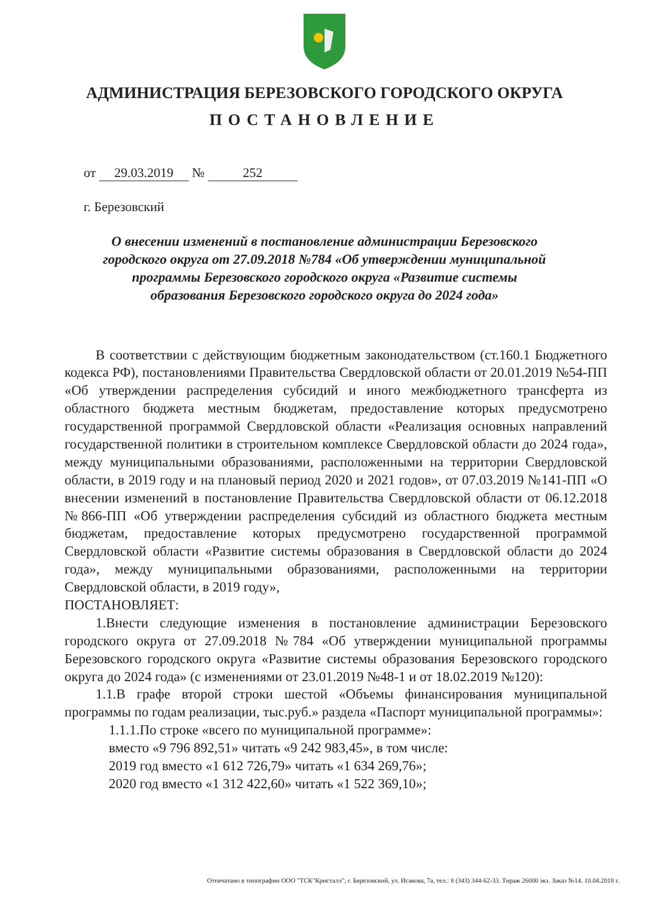АДМИНИСТРАЦИЯ БЕРЕЗОВСКОГО ГОРОДСКОГО ОКРУГА
ПОСТАНОВЛЕНИЕ
от 29.03.2019 № 252
г. Березовский
О внесении изменений в постановление администрации Березовского городского округа от 27.09.2018 №784 «Об утверждении муниципальной программы Березовского городского округа «Развитие системы образования Березовского городского округа до 2024 года»
В соответствии с действующим бюджетным законодательством (ст.160.1 Бюджетного кодекса РФ), постановлениями Правительства Свердловской области от 20.01.2019 №54-ПП «Об утверждении распределения субсидий и иного межбюджетного трансферта из областного бюджета местным бюджетам, предоставление которых предусмотрено государственной программой Свердловской области «Реализация основных направлений государственной политики в строительном комплексе Свердловской области до 2024 года», между муниципальными образованиями, расположенными на территории Свердловской области, в 2019 году и на плановый период 2020 и 2021 годов», от 07.03.2019 №141-ПП «О внесении изменений в постановление Правительства Свердловской области от 06.12.2018 №866-ПП «Об утверждении распределения субсидий из областного бюджета местным бюджетам, предоставление которых предусмотрено государственной программой Свердловской области «Развитие системы образования в Свердловской области до 2024 года», между муниципальными образованиями, расположенными на территории Свердловской области, в 2019 году»,
ПОСТАНОВЛЯЕТ:
1.Внести следующие изменения в постановление администрации Березовского городского округа от 27.09.2018 №784 «Об утверждении муниципальной программы Березовского городского округа «Развитие системы образования Березовского городского округа до 2024 года» (с изменениями от 23.01.2019 №48-1 и от 18.02.2019 №120):
1.1.В графе второй строки шестой «Объемы финансирования муниципальной программы по годам реализации, тыс.руб.» раздела «Паспорт муниципальной программы»:
1.1.1.По строке «всего по муниципальной программе»:
вместо «9 796 892,51» читать «9 242 983,45», в том числе:
2019 год вместо «1 612 726,79» читать «1 634 269,76»;
2020 год вместо «1 312 422,60» читать «1 522 369,10»;
Отпечатано в типографии ООО "ТСК"Кристалл", г. Березовский, ул. Исакова, 7а, тел.: 8 (343) 344-62-33. Тираж 26000 экз. Заказ №14. 10.04.2018 г.